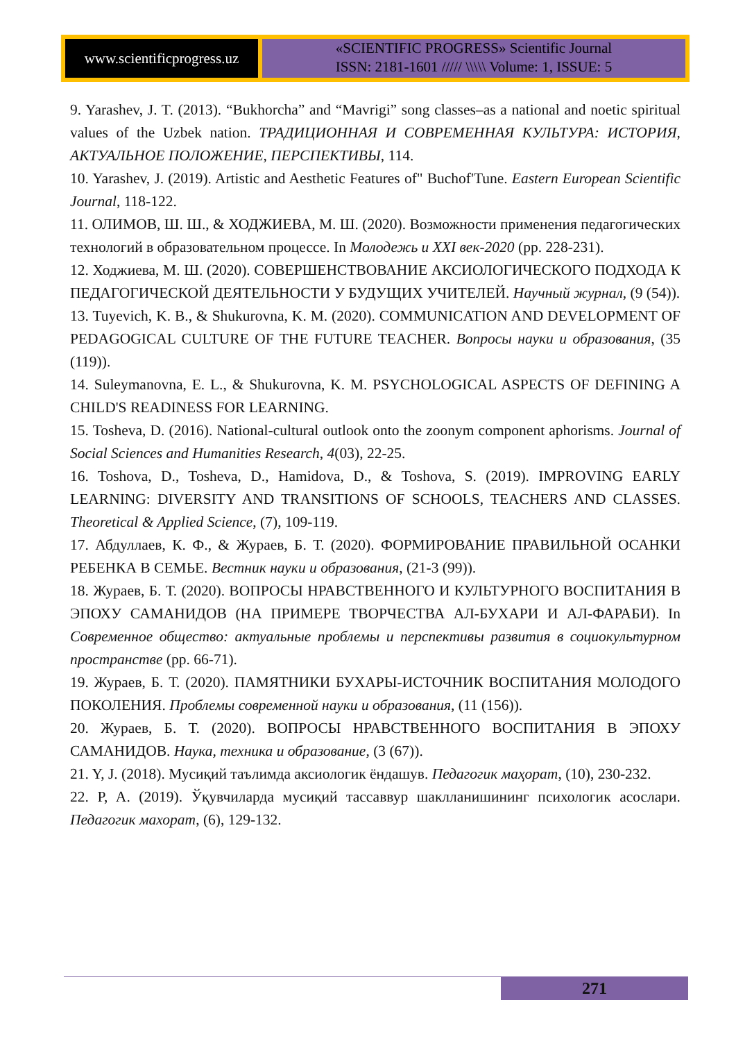www.scientificprogress.uz
«SCIENTIFIC PROGRESS» Scientific Journal
ISSN: 2181-1601 ///// \\\\\ Volume: 1, ISSUE: 5
9. Yarashev, J. T. (2013). “Bukhorcha” and “Mavrigi” song classes–as a national and noetic spiritual values of the Uzbek nation. ТРАДИЦИОННАЯ И СОВРЕМЕННАЯ КУЛЬТУРА: ИСТОРИЯ, АКТУАЛЬНОЕ ПОЛОЖЕНИЕ, ПЕРСПЕКТИВЫ, 114.
10. Yarashev, J. (2019). Artistic and Aesthetic Features of" Buchof'Tune. Eastern European Scientific Journal, 118-122.
11. ОЛИМОВ, Ш. Ш., & ХОДЖИЕВА, М. Ш. (2020). Возможности применения педагогических технологий в образовательном процессе. In Молодежь и XXI век-2020 (pp. 228-231).
12. Ходжиева, М. Ш. (2020). СОВЕРШЕНСТВОВАНИЕ АКСИОЛОГИЧЕСКОГО ПОДХОДА К ПЕДАГОГИЧЕСКОЙ ДЕЯТЕЛЬНОСТИ У БУДУЩИХ УЧИТЕЛЕЙ. Научный журнал, (9 (54)).
13. Tuyevich, K. B., & Shukurovna, K. M. (2020). COMMUNICATION AND DEVELOPMENT OF PEDAGOGICAL CULTURE OF THE FUTURE TEACHER. Вопросы науки и образования, (35 (119)).
14. Suleymanovna, E. L., & Shukurovna, K. M. PSYCHOLOGICAL ASPECTS OF DEFINING A CHILD'S READINESS FOR LEARNING.
15. Tosheva, D. (2016). National-cultural outlook onto the zoonym component aphorisms. Journal of Social Sciences and Humanities Research, 4(03), 22-25.
16. Toshova, D., Tosheva, D., Hamidova, D., & Toshova, S. (2019). IMPROVING EARLY LEARNING: DIVERSITY AND TRANSITIONS OF SCHOOLS, TEACHERS AND CLASSES. Theoretical & Applied Science, (7), 109-119.
17. Абдуллаев, К. Ф., & Жураев, Б. Т. (2020). ФОРМИРОВАНИЕ ПРАВИЛЬНОЙ ОСАНКИ РЕБЕНКА В СЕМЬЕ. Вестник науки и образования, (21-3 (99)).
18. Жураев, Б. Т. (2020). ВОПРОСЫ НРАВСТВЕННОГО И КУЛЬТУРНОГО ВОСПИТАНИЯ В ЭПОХУ САМАНИДОВ (НА ПРИМЕРЕ ТВОРЧЕСТВА АЛ-БУХАРИ И АЛ-ФАРАБИ). In Современное общество: актуальные проблемы и перспективы развития в социокультурном пространстве (pp. 66-71).
19. Жураев, Б. Т. (2020). ПАМЯТНИКИ БУХАРЫ-ИСТОЧНИК ВОСПИТАНИЯ МОЛОДОГО ПОКОЛЕНИЯ. Проблемы современной науки и образования, (11 (156)).
20. Жураев, Б. Т. (2020). ВОПРОСЫ НРАВСТВЕННОГО ВОСПИТАНИЯ В ЭПОХУ САМАНИДОВ. Наука, техника и образование, (3 (67)).
21. Y, J. (2018). Мусиқий таълимда аксиологик ёндашув. Педагогик маҳорат, (10), 230-232.
22. P, A. (2019). Ўқувчиларда мусиқий тассаввур шаклланишининг психологик асослари. Педагогик махорат, (6), 129-132.
271